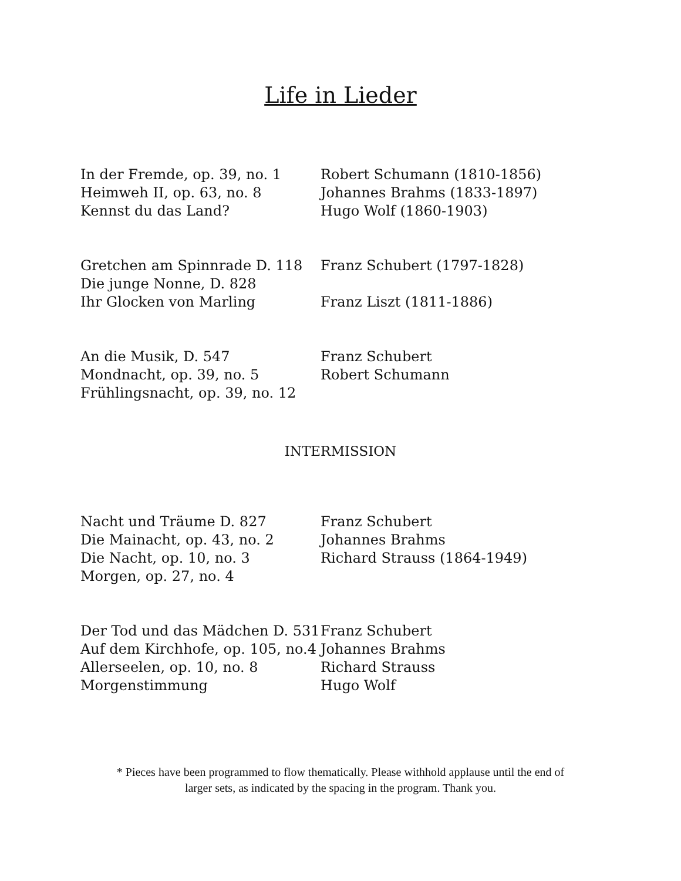Life in Lieder
In der Fremde, op. 39, no. 1 Robert Schumann (1810-1856)
Heimweh II, op. 63, no. 8 Johannes Brahms (1833-1897)
Kennst du das Land? Hugo Wolf (1860-1903)
Gretchen am Spinnrade D. 118 Franz Schubert (1797-1828)
Die junge Nonne, D. 828
Ihr Glocken von Marling Franz Liszt (1811-1886)
An die Musik, D. 547 Franz Schubert
Mondnacht, op. 39, no. 5 Robert Schumann
Frühlingsnacht, op. 39, no. 12
INTERMISSION
Nacht und Träume D. 827 Franz Schubert
Die Mainacht, op. 43, no. 2 Johannes Brahms
Die Nacht, op. 10, no. 3 Richard Strauss (1864-1949)
Morgen, op. 27, no. 4
Der Tod und das Mädchen D. 531 Franz Schubert
Auf dem Kirchhofe, op. 105, no.4 Johannes Brahms
Allerseelen, op. 10, no. 8 Richard Strauss
Morgenstimmung Hugo Wolf
* Pieces have been programmed to flow thematically. Please withhold applause until the end of
larger sets, as indicated by the spacing in the program. Thank you.